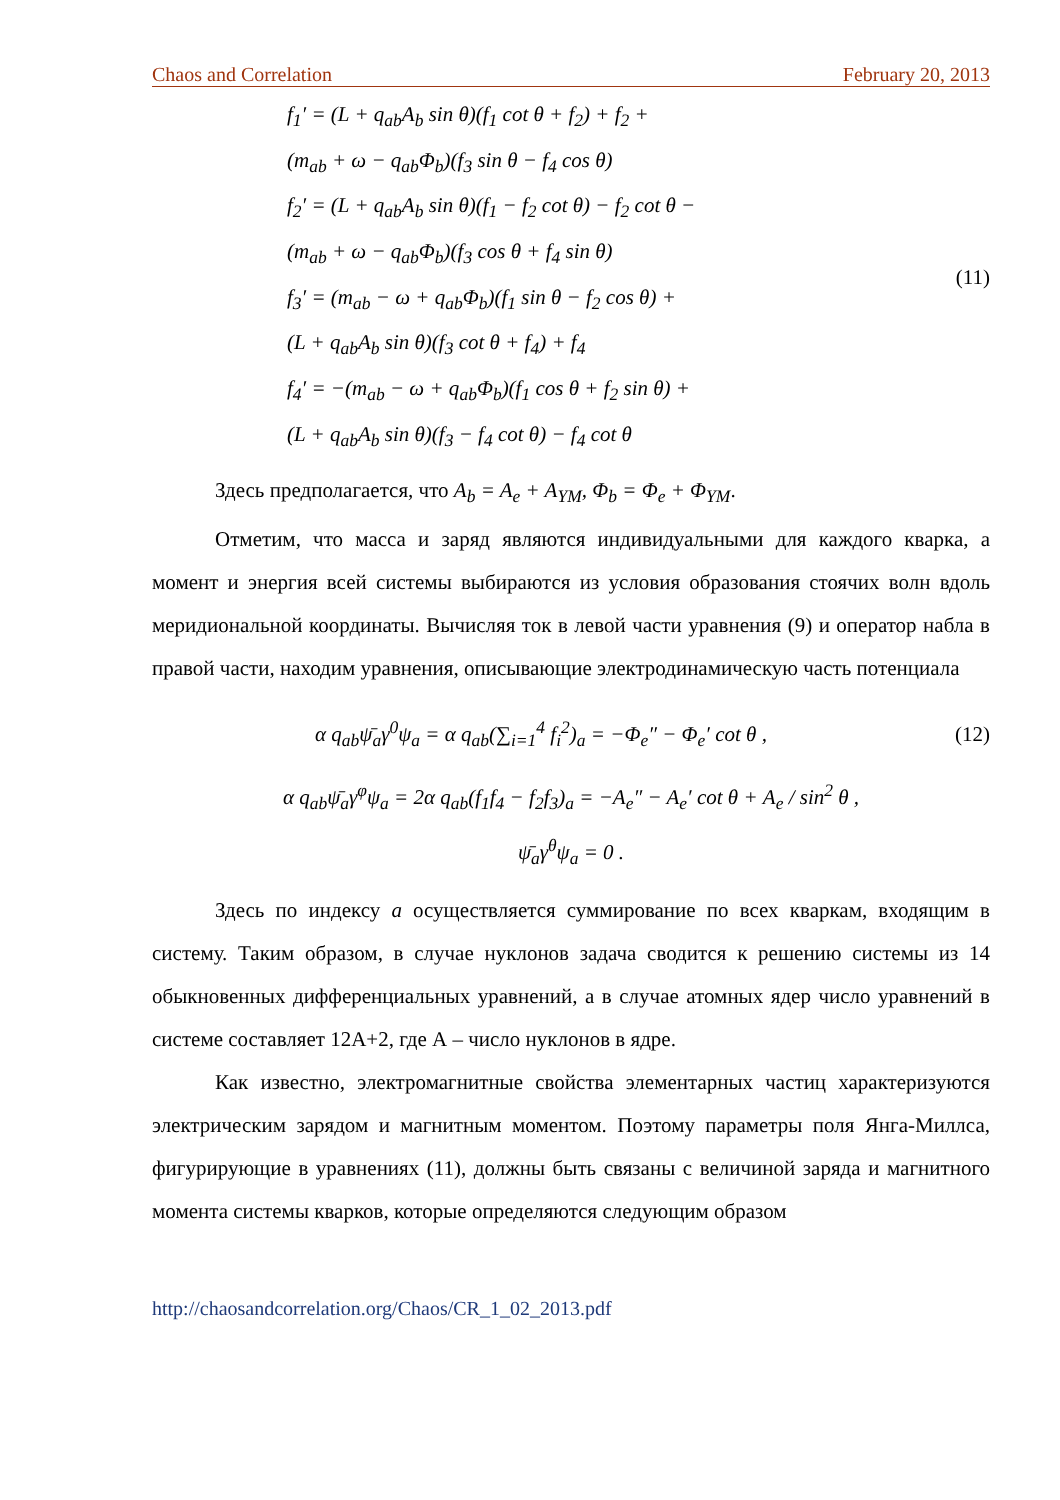Chaos and Correlation February 20, 2013
f<sub>1</sub>′ = (L + q<sub>ab</sub>A<sub>b</sub> sin θ)(f<sub>1</sub> cot θ + f<sub>2</sub>) + f<sub>2</sub> +
(m<sub>ab</sub> + ω − q<sub>ab</sub>Φ<sub>b</sub>)(f<sub>3</sub> sin θ − f<sub>4</sub> cos θ)
f<sub>2</sub>′ = (L + q<sub>ab</sub>A<sub>b</sub> sin θ)(f<sub>1</sub> − f<sub>2</sub> cot θ) − f<sub>2</sub> cot θ −
(m<sub>ab</sub> + ω − q<sub>ab</sub>Φ<sub>b</sub>)(f<sub>3</sub> cos θ + f<sub>4</sub> sin θ)
f<sub>3</sub>′ = (m<sub>ab</sub> − ω + q<sub>ab</sub>Φ<sub>b</sub>)(f<sub>1</sub> sin θ − f<sub>2</sub> cos θ) +
(L + q<sub>ab</sub>A<sub>b</sub> sin θ)(f<sub>3</sub> cot θ + f<sub>4</sub>) + f<sub>4</sub>
f<sub>4</sub>′ = −(m<sub>ab</sub> − ω + q<sub>ab</sub>Φ<sub>b</sub>)(f<sub>1</sub> cos θ + f<sub>2</sub> sin θ) +
(L + q<sub>ab</sub>A<sub>b</sub> sin θ)(f<sub>3</sub> − f<sub>4</sub> cot θ) − f<sub>4</sub> cot θ
(11)
Здесь предполагается, что A<sub>b</sub> = A<sub>e</sub> + A<sub>YM</sub>, Φ<sub>b</sub> = Φ<sub>e</sub> + Φ<sub>YM</sub>.
Отметим, что масса и заряд являются индивидуальными для каждого кварка, а момент и энергия всей системы выбираются из условия образования стоячих волн вдоль меридиональной координаты. Вычисляя ток в левой части уравнения (9) и оператор набла в правой части, находим уравнения, описывающие электродинамическую часть потенциала
α q<sub>ab</sub>ψ̄<sub>a</sub>γ<sup>0</sup>ψ<sub>a</sub> = α q<sub>ab</sub>(∑<sub>i=1</sub><sup>4</sup> f<sub>i</sub><sup>2</sup>)<sub>a</sub> = −Φ<sub>e</sub>″ − Φ<sub>e</sub>′ cot θ ,
(12)
α q<sub>ab</sub>ψ̄<sub>a</sub>γ<sup>φ</sup>ψ<sub>a</sub> = 2α q<sub>ab</sub>(f<sub>1</sub>f<sub>4</sub> − f<sub>2</sub>f<sub>3</sub>)<sub>a</sub> = −A<sub>e</sub>″ − A<sub>e</sub>′ cot θ + A<sub>e</sub> / sin<sup>2</sup> θ ,
ψ̄<sub>a</sub>γ<sup>θ</sup>ψ<sub>a</sub> = 0 .
Здесь по индексу a осуществляется суммирование по всех кваркам, входящим в систему. Таким образом, в случае нуклонов задача сводится к решению системы из 14 обыкновенных дифференциальных уравнений, а в случае атомных ядер число уравнений в системе составляет 12А+2, где А – число нуклонов в ядре.
Как известно, электромагнитные свойства элементарных частиц характеризуются электрическим зарядом и магнитным моментом. Поэтому параметры поля Янга-Миллса, фигурирующие в уравнениях (11), должны быть связаны с величиной заряда и магнитного момента системы кварков, которые определяются следующим образом
http://chaosandcorrelation.org/Chaos/CR_1_02_2013.pdf